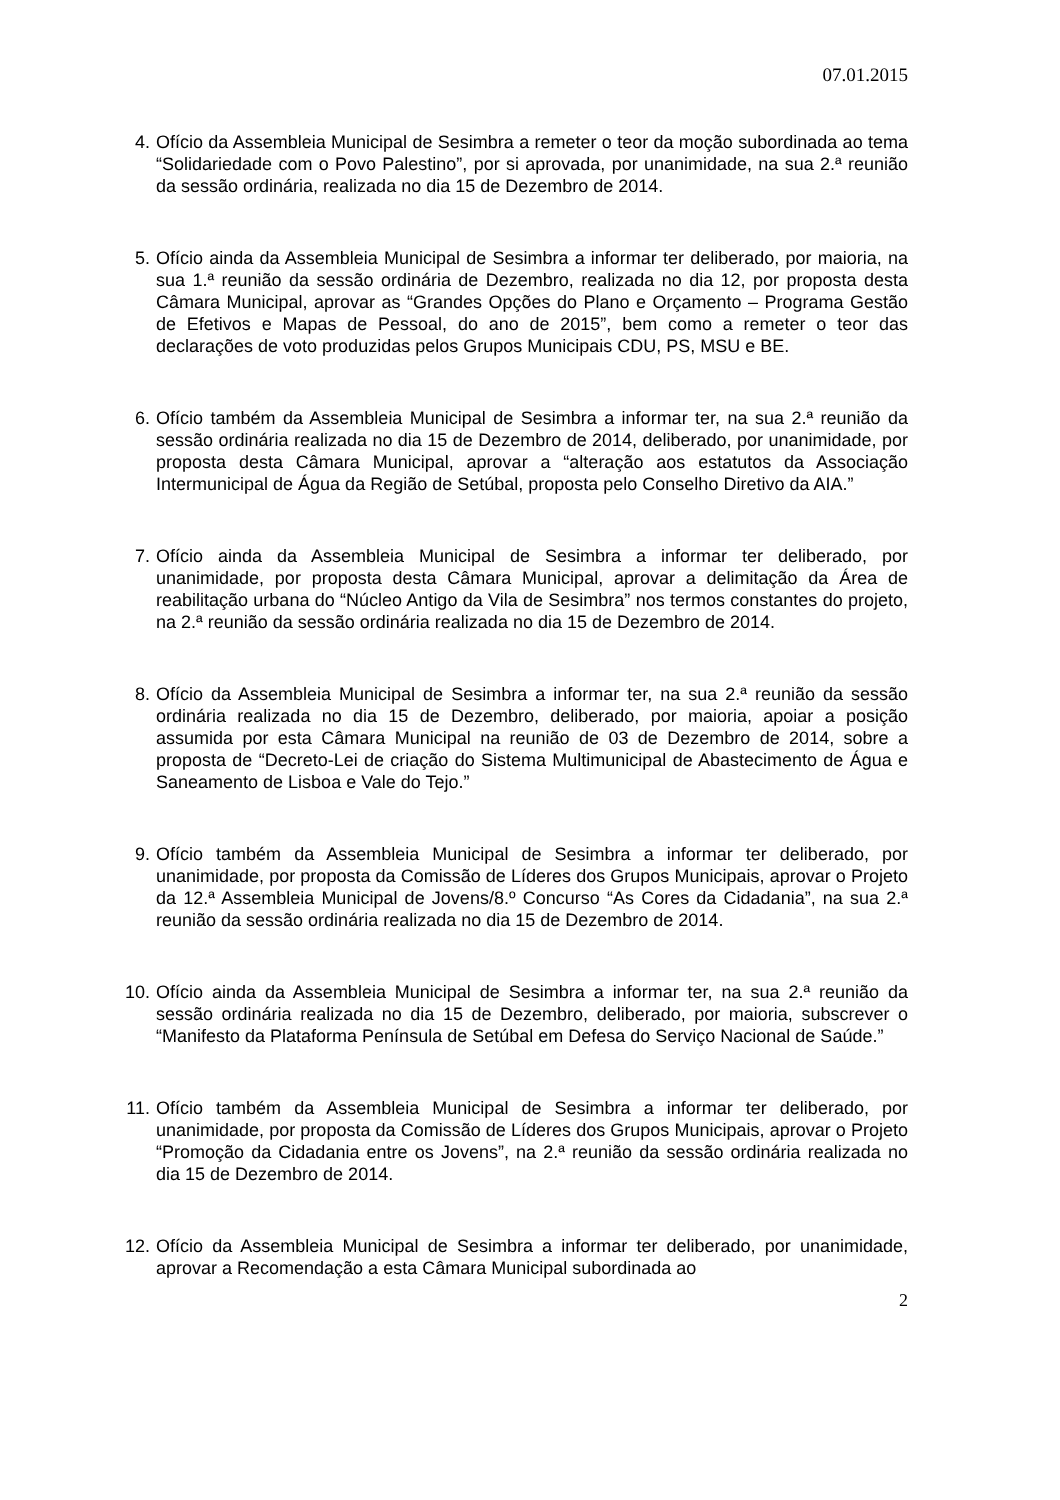07.01.2015
4. Ofício da Assembleia Municipal de Sesimbra a remeter o teor da moção subordinada ao tema “Solidariedade com o Povo Palestino”, por si aprovada, por unanimidade, na sua 2.ª reunião da sessão ordinária, realizada no dia 15 de Dezembro de 2014.
5. Ofício ainda da Assembleia Municipal de Sesimbra a informar ter deliberado, por maioria, na sua 1.ª reunião da sessão ordinária de Dezembro, realizada no dia 12, por proposta desta Câmara Municipal, aprovar as “Grandes Opções do Plano e Orçamento – Programa Gestão de Efetivos e Mapas de Pessoal, do ano de 2015”, bem como a remeter o teor das declarações de voto produzidas pelos Grupos Municipais CDU, PS, MSU e BE.
6. Ofício também da Assembleia Municipal de Sesimbra a informar ter, na sua 2.ª reunião da sessão ordinária realizada no dia 15 de Dezembro de 2014, deliberado, por unanimidade, por proposta desta Câmara Municipal, aprovar a “alteração aos estatutos da Associação Intermunicipal de Água da Região de Setúbal, proposta pelo Conselho Diretivo da AIA.”
7. Ofício ainda da Assembleia Municipal de Sesimbra a informar ter deliberado, por unanimidade, por proposta desta Câmara Municipal, aprovar a delimitação da Área de reabilitação urbana do “Núcleo Antigo da Vila de Sesimbra” nos termos constantes do projeto, na 2.ª reunião da sessão ordinária realizada no dia 15 de Dezembro de 2014.
8. Ofício da Assembleia Municipal de Sesimbra a informar ter, na sua 2.ª reunião da sessão ordinária realizada no dia 15 de Dezembro, deliberado, por maioria, apoiar a posição assumida por esta Câmara Municipal na reunião de 03 de Dezembro de 2014, sobre a proposta de “Decreto-Lei de criação do Sistema Multimunicipal de Abastecimento de Água e Saneamento de Lisboa e Vale do Tejo.”
9. Ofício também da Assembleia Municipal de Sesimbra a informar ter deliberado, por unanimidade, por proposta da Comissão de Líderes dos Grupos Municipais, aprovar o Projeto da 12.ª Assembleia Municipal de Jovens/8.º Concurso “As Cores da Cidadania”, na sua 2.ª reunião da sessão ordinária realizada no dia 15 de Dezembro de 2014.
10.
Ofício ainda da Assembleia Municipal de Sesimbra a informar ter, na sua 2.ª reunião da sessão ordinária realizada no dia 15 de Dezembro, deliberado, por maioria, subscrever o “Manifesto da Plataforma Península de Setúbal em Defesa do Serviço Nacional de Saúde.”
11.
Ofício também da Assembleia Municipal de Sesimbra a informar ter deliberado, por unanimidade, por proposta da Comissão de Líderes dos Grupos Municipais, aprovar o Projeto “Promoção da Cidadania entre os Jovens”, na 2.ª reunião da sessão ordinária realizada no dia 15 de Dezembro de 2014.
12.
Ofício da Assembleia Municipal de Sesimbra a informar ter deliberado, por unanimidade, aprovar a Recomendação a esta Câmara Municipal subordinada ao
2